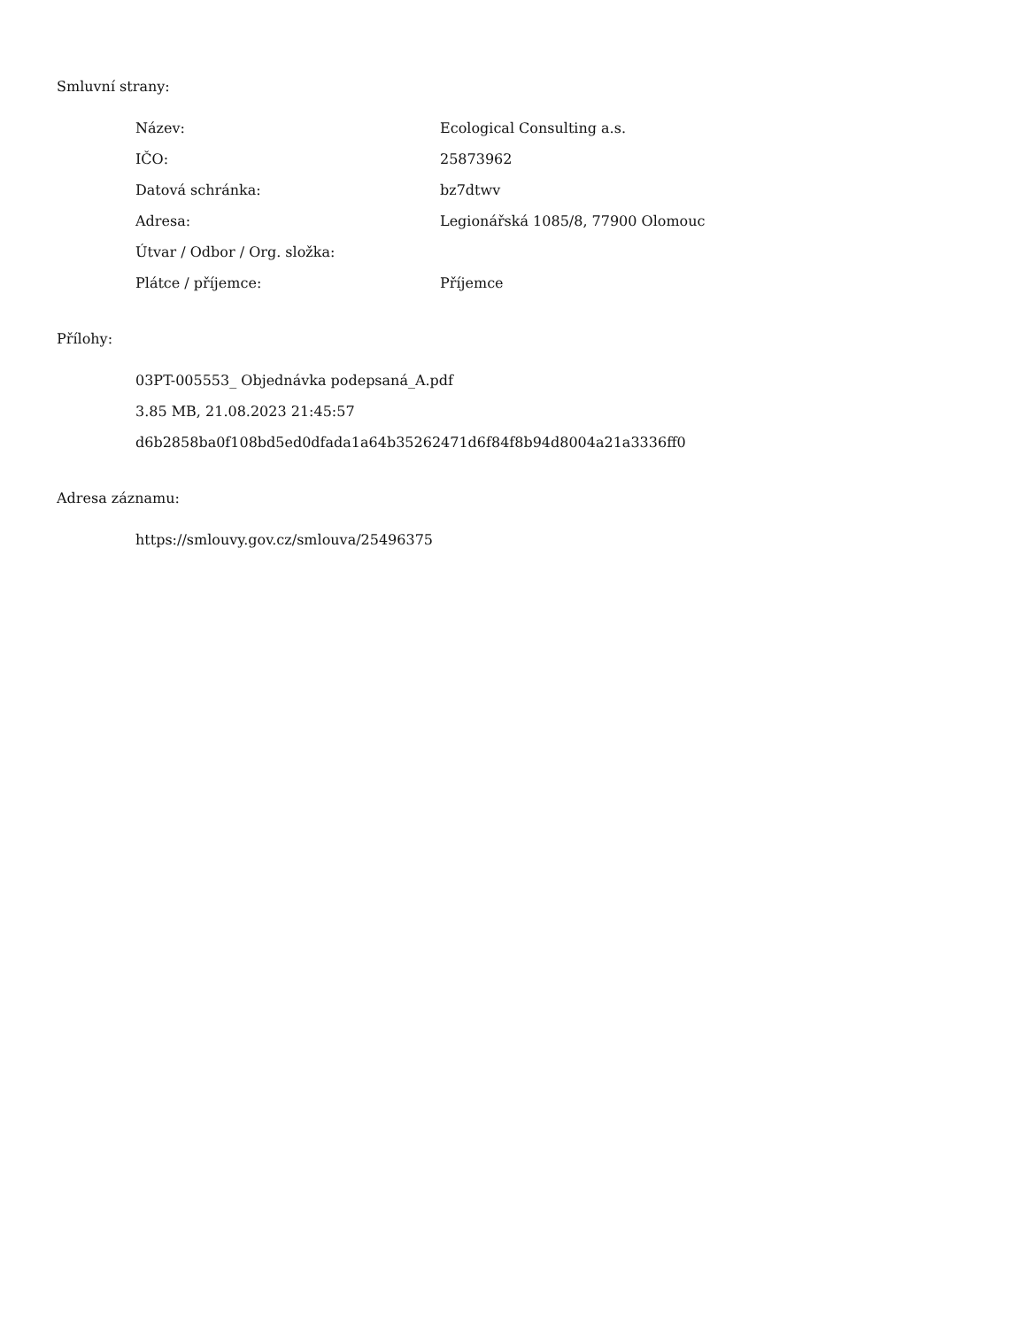Smluvní strany:
| Název: | Ecological Consulting a.s. |
| IČO: | 25873962 |
| Datová schránka: | bz7dtwv |
| Adresa: | Legionářská 1085/8, 77900 Olomouc |
| Útvar / Odbor / Org. složka: | |
| Plátce / příjemce: | Příjemce |
Přílohy:
03PT-005553_ Objednávka podepsaná_A.pdf
3.85 MB, 21.08.2023 21:45:57
d6b2858ba0f108bd5ed0dfada1a64b35262471d6f84f8b94d8004a21a3336ff0
Adresa záznamu:
https://smlouvy.gov.cz/smlouva/25496375